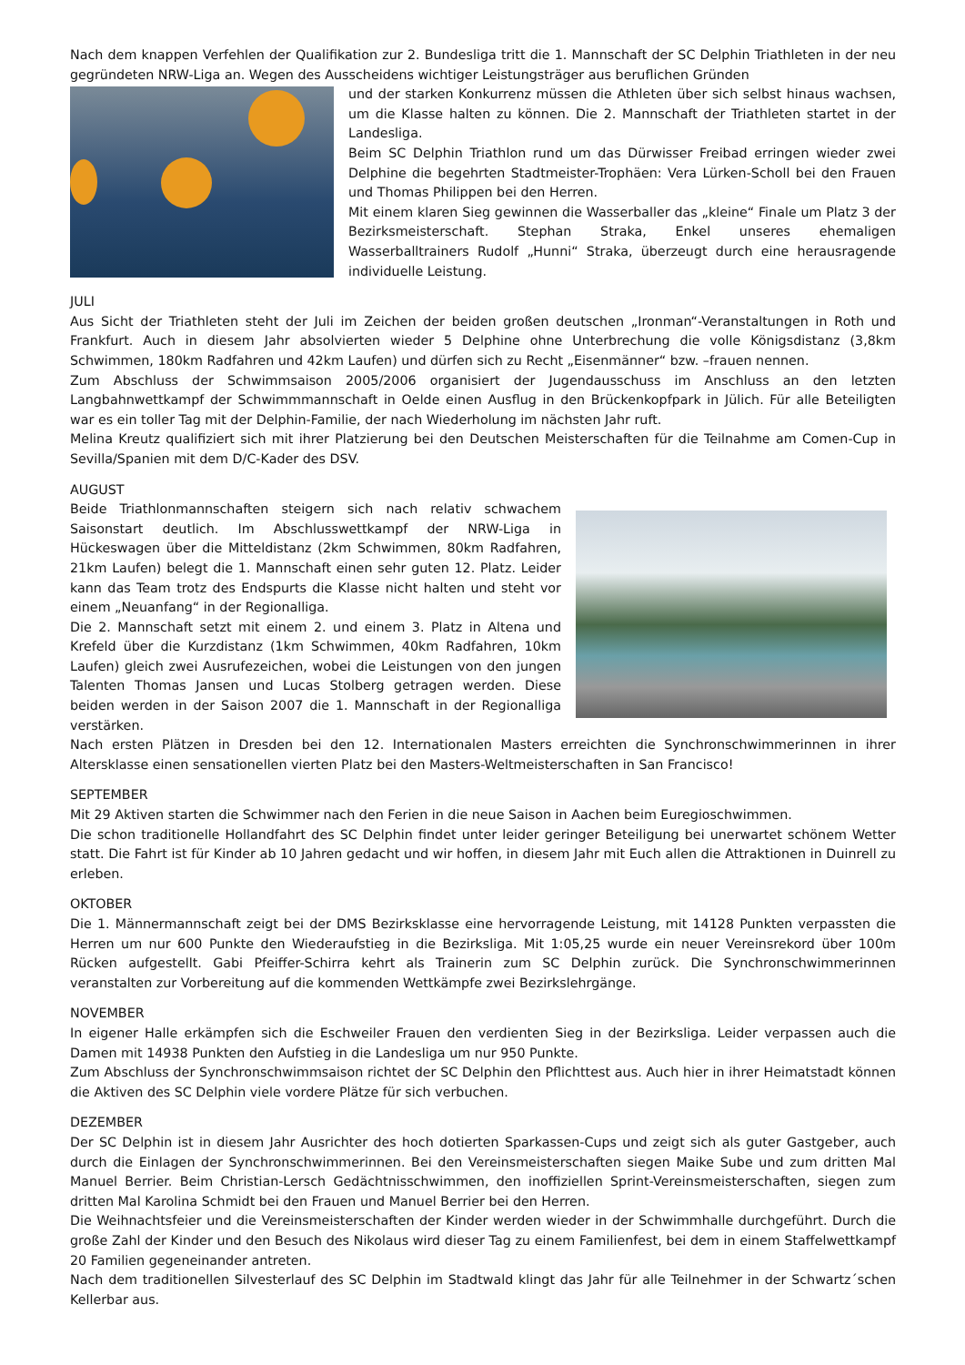Nach dem knappen Verfehlen der Qualifikation zur 2. Bundesliga tritt die 1. Mannschaft der SC Delphin Triathleten in der neu gegründeten NRW-Liga an. Wegen des Ausscheidens wichtiger Leistungsträger aus beruflichen Gründen
und der starken Konkurrenz müssen die Athleten über sich selbst hinaus wachsen, um die Klasse halten zu können. Die 2. Mannschaft der Triathleten startet in der Landesliga.
Beim SC Delphin Triathlon rund um das Dürwisser Freibad erringen wieder zwei Delphine die begehrten Stadtmeister-Trophäen: Vera Lürken-Scholl bei den Frauen und Thomas Philippen bei den Herren.
Mit einem klaren Sieg gewinnen die Wasserballer das „kleine“ Finale um Platz 3 der Bezirksmeisterschaft. Stephan Straka, Enkel unseres ehemaligen Wasserballtrainers Rudolf „Hunni“ Straka, überzeugt durch eine herausragende individuelle Leistung.
JULI
Aus Sicht der Triathleten steht der Juli im Zeichen der beiden großen deutschen „Ironman“-Veranstaltungen in Roth und Frankfurt. Auch in diesem Jahr absolvierten wieder 5 Delphine ohne Unterbrechung die volle Königsdistanz (3,8km Schwimmen, 180km Radfahren und 42km Laufen) und dürfen sich zu Recht „Eisenmänner“ bzw. –frauen nennen.
Zum Abschluss der Schwimmsaison 2005/2006 organisiert der Jugendausschuss im Anschluss an den letzten Langbahnwettkampf der Schwimmmannschaft in Oelde einen Ausflug in den Brückenkopfpark in Jülich. Für alle Beteiligten war es ein toller Tag mit der Delphin-Familie, der nach Wiederholung im nächsten Jahr ruft.
Melina Kreutz qualifiziert sich mit ihrer Platzierung bei den Deutschen Meisterschaften für die Teilnahme am Comen-Cup in Sevilla/Spanien mit dem D/C-Kader des DSV.
AUGUST
Beide Triathlonmannschaften steigern sich nach relativ schwachem Saisonstart deutlich. Im Abschlusswettkampf der NRW-Liga in Hückeswagen über die Mitteldistanz (2km Schwimmen, 80km Radfahren, 21km Laufen) belegt die 1. Mannschaft einen sehr guten 12. Platz. Leider kann das Team trotz des Endspurts die Klasse nicht halten und steht vor einem „Neuanfang“ in der Regionalliga.
Die 2. Mannschaft setzt mit einem 2. und einem 3. Platz in Altena und Krefeld über die Kurzdistanz (1km Schwimmen, 40km Radfahren, 10km Laufen) gleich zwei Ausrufezeichen, wobei die Leistungen von den jungen Talenten Thomas Jansen und Lucas Stolberg getragen werden. Diese beiden werden in der Saison 2007 die 1. Mannschaft in der Regionalliga verstärken.
Nach ersten Plätzen in Dresden bei den 12. Internationalen Masters erreichten die Synchronschwimmerinnen in ihrer Altersklasse einen sensationellen vierten Platz bei den Masters-Weltmeisterschaften in San Francisco!
SEPTEMBER
Mit 29 Aktiven starten die Schwimmer nach den Ferien in die neue Saison in Aachen beim Euregioschwimmen.
Die schon traditionelle Hollandfahrt des SC Delphin findet unter leider geringer Beteiligung bei unerwartet schönem Wetter statt. Die Fahrt ist für Kinder ab 10 Jahren gedacht und wir hoffen, in diesem Jahr mit Euch allen die Attraktionen in Duinrell zu erleben.
OKTOBER
Die 1. Männermannschaft zeigt bei der DMS Bezirksklasse eine hervorragende Leistung, mit 14128 Punkten verpassten die Herren um nur 600 Punkte den Wiederaufstieg in die Bezirksliga. Mit 1:05,25 wurde ein neuer Vereinsrekord über 100m Rücken aufgestellt. Gabi Pfeiffer-Schirra kehrt als Trainerin zum SC Delphin zurück. Die Synchronschwimmerinnen veranstalten zur Vorbereitung auf die kommenden Wettkämpfe zwei Bezirkslehrgänge.
NOVEMBER
In eigener Halle erkämpfen sich die Eschweiler Frauen den verdienten Sieg in der Bezirksliga. Leider verpassen auch die Damen mit 14938 Punkten den Aufstieg in die Landesliga um nur 950 Punkte.
Zum Abschluss der Synchronschwimmsaison richtet der SC Delphin den Pflichttest aus. Auch hier in ihrer Heimatstadt können die Aktiven des SC Delphin viele vordere Plätze für sich verbuchen.
DEZEMBER
Der SC Delphin ist in diesem Jahr Ausrichter des hoch dotierten Sparkassen-Cups und zeigt sich als guter Gastgeber, auch durch die Einlagen der Synchronschwimmerinnen. Bei den Vereinsmeisterschaften siegen Maike Sube und zum dritten Mal Manuel Berrier. Beim Christian-Lersch Gedächtnisschwimmen, den inoffiziellen Sprint-Vereinsmeisterschaften, siegen zum dritten Mal Karolina Schmidt bei den Frauen und Manuel Berrier bei den Herren.
Die Weihnachtsfeier und die Vereinsmeisterschaften der Kinder werden wieder in der Schwimmhalle durchgeführt. Durch die große Zahl der Kinder und den Besuch des Nikolaus wird dieser Tag zu einem Familienfest, bei dem in einem Staffelwettkampf 20 Familien gegeneinander antreten.
Nach dem traditionellen Silvesterlauf des SC Delphin im Stadtwald klingt das Jahr für alle Teilnehmer in der Schwartz´schen Kellerbar aus.